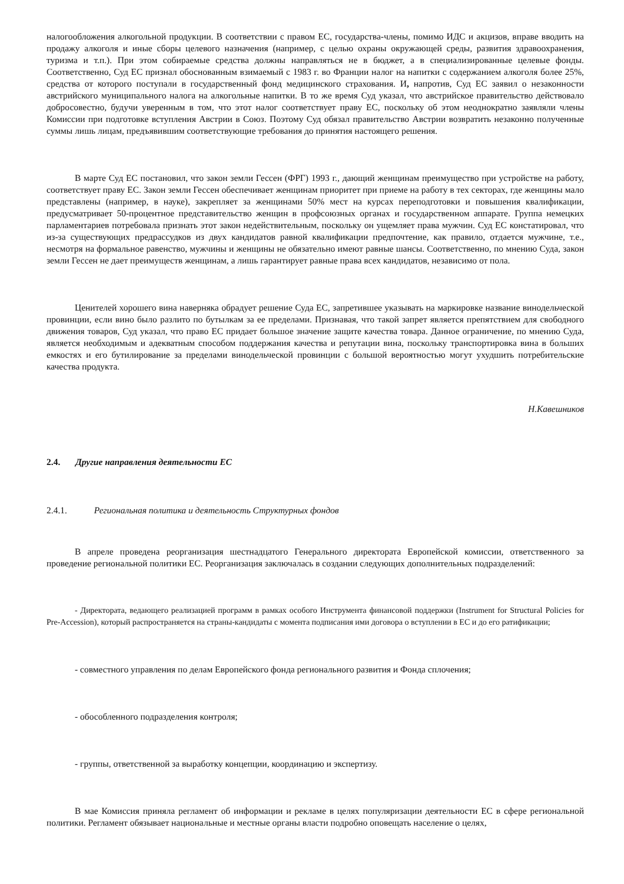налогообложения алкогольной продукции. В соответствии с правом ЕС, государства-члены, помимо ИДС и акцизов, вправе вводить на продажу алкоголя и иные сборы целевого назначения (например, с целью охраны окружающей среды, развития здравоохранения, туризма и т.п.). При этом собираемые средства должны направляться не в бюджет, а в специализированные целевые фонды. Соответственно, Суд ЕС признал обоснованным взимаемый с 1983 г. во Франции налог на напитки с содержанием алкоголя более 25%, средства от которого поступали в государственный фонд медицинского страхования. И, напротив, Суд ЕС заявил о незаконности австрийского муниципального налога на алкогольные напитки. В то же время Суд указал, что австрийское правительство действовало добросовестно, будучи уверенным в том, что этот налог соответствует праву ЕС, поскольку об этом неоднократно заявляли члены Комиссии при подготовке вступления Австрии в Союз. Поэтому Суд обязал правительство Австрии возвратить незаконно полученные суммы лишь лицам, предъявившим соответствующие требования до принятия настоящего решения.
В марте Суд ЕС постановил, что закон земли Гессен (ФРГ) 1993 г., дающий женщинам преимущество при устройстве на работу, соответствует праву ЕС. Закон земли Гессен обеспечивает женщинам приоритет при приеме на работу в тех секторах, где женщины мало представлены (например, в науке), закрепляет за женщинами 50% мест на курсах переподготовки и повышения квалификации, предусматривает 50-процентное представительство женщин в профсоюзных органах и государственном аппарате. Группа немецких парламентариев потребовала признать этот закон недействительным, поскольку он ущемляет права мужчин. Суд ЕС констатировал, что из-за существующих предрассудков из двух кандидатов равной квалификации предпочтение, как правило, отдается мужчине, т.е., несмотря на формальное равенство, мужчины и женщины не обязательно имеют равные шансы. Соответственно, по мнению Суда, закон земли Гессен не дает преимуществ женщинам, а лишь гарантирует равные права всех кандидатов, независимо от пола.
Ценителей хорошего вина наверняка обрадует решение Суда ЕС, запретившее указывать на маркировке название винодельческой провинции, если вино было разлито по бутылкам за ее пределами. Признавая, что такой запрет является препятствием для свободного движения товаров, Суд указал, что право ЕС придает большое значение защите качества товара. Данное ограничение, по мнению Суда, является необходимым и адекватным способом поддержания качества и репутации вина, поскольку транспортировка вина в больших емкостях и его бутилирование за пределами винодельческой провинции с большой вероятностью могут ухудшить потребительские качества продукта.
Н.Кавешников
2.4. Другие направления деятельности ЕС
2.4.1. Региональная политика и деятельность Структурных фондов
В апреле проведена реорганизация шестнадцатого Генерального директората Европейской комиссии, ответственного за проведение региональной политики ЕС. Реорганизация заключалась в создании следующих дополнительных подразделений:
- Директората, ведающего реализацией программ в рамках особого Инструмента финансовой поддержки (Instrument for Structural Policies for Pre-Accession), который распространяется на страны-кандидаты с момента подписания ими договора о вступлении в ЕС и до его ратификации;
- совместного управления по делам Европейского фонда регионального развития и Фонда сплочения;
- обособленного подразделения контроля;
- группы, ответственной за выработку концепции, координацию и экспертизу.
В мае Комиссия приняла регламент об информации и рекламе в целях популяризации деятельности ЕС в сфере региональной политики. Регламент обязывает национальные и местные органы власти подробно оповещать население о целях,